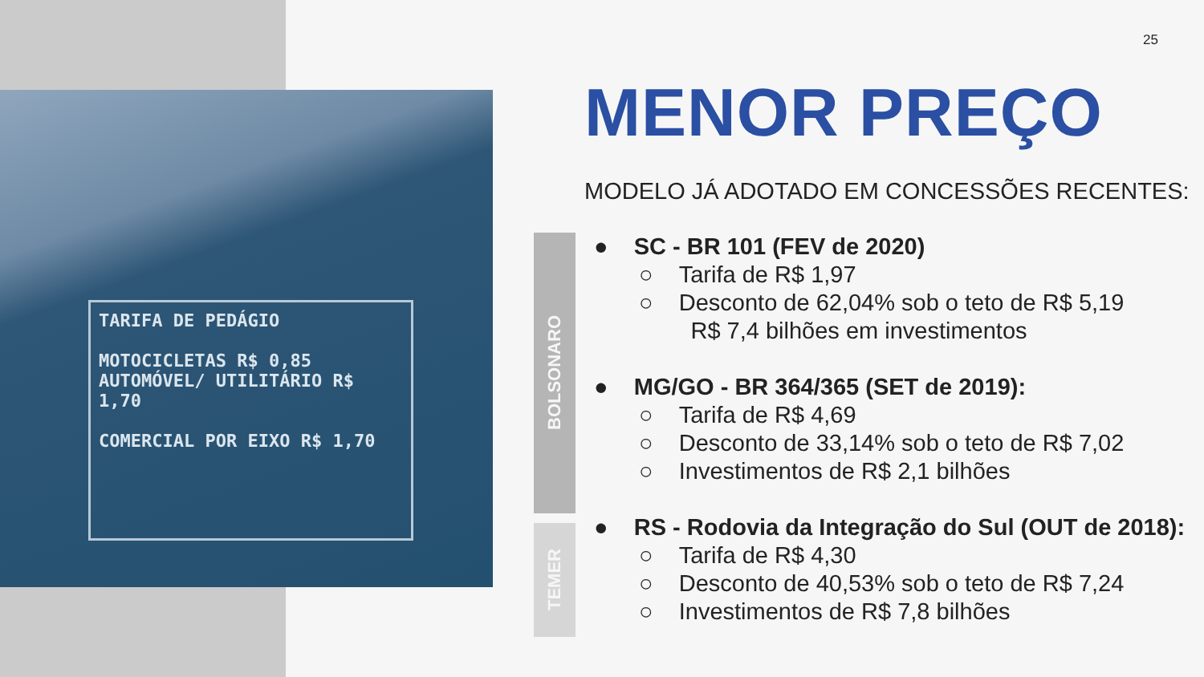TARIFA DE PEDÁGIO
MOTOCICLETAS R$ 0,85
AUTOMÓVEL/ UTILITÁRIO R$ 1,70
COMERCIAL POR EIXO R$ 1,70
25
MENOR PREÇO
MODELO JÁ ADOTADO EM CONCESSÕES RECENTES:
BOLSONARO
TEMER
● SC - BR 101 (FEV de 2020)
○ Tarifa de R$ 1,97
○ Desconto de 62,04% sob o teto de R$ 5,19
R$ 7,4 bilhões em investimentos
● MG/GO - BR 364/365 (SET de 2019):
○ Tarifa de R$ 4,69
○ Desconto de 33,14% sob o teto de R$ 7,02
○ Investimentos de R$ 2,1 bilhões
● RS - Rodovia da Integração do Sul (OUT de 2018):
○ Tarifa de R$ 4,30
○ Desconto de 40,53% sob o teto de R$ 7,24
○ Investimentos de R$ 7,8 bilhões